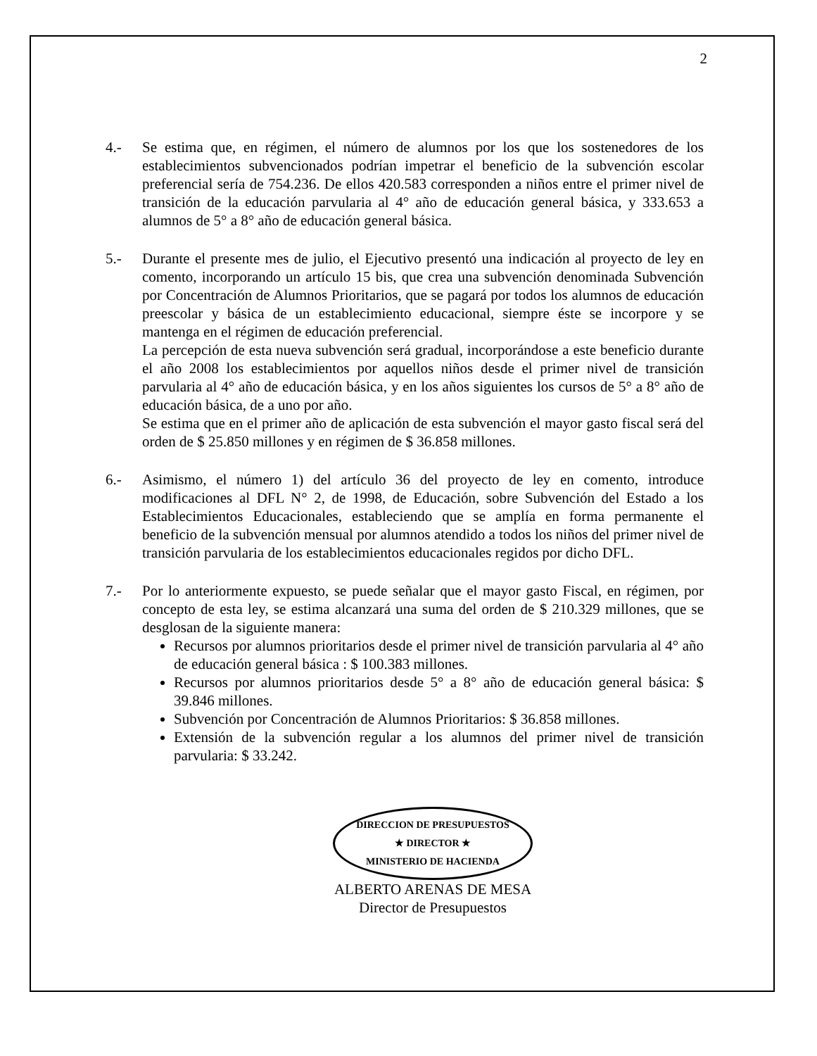2
4.- Se estima que, en régimen, el número de alumnos por los que los sostenedores de los establecimientos subvencionados podrían impetrar el beneficio de la subvención escolar preferencial sería de 754.236. De ellos 420.583 corresponden a niños entre el primer nivel de transición de la educación parvularia al 4° año de educación general básica, y 333.653 a alumnos de 5° a 8° año de educación general básica.
5.- Durante el presente mes de julio, el Ejecutivo presentó una indicación al proyecto de ley en comento, incorporando un artículo 15 bis, que crea una subvención denominada Subvención por Concentración de Alumnos Prioritarios, que se pagará por todos los alumnos de educación preescolar y básica de un establecimiento educacional, siempre éste se incorpore y se mantenga en el régimen de educación preferencial.
La percepción de esta nueva subvención será gradual, incorporándose a este beneficio durante el año 2008 los establecimientos por aquellos niños desde el primer nivel de transición parvularia al 4° año de educación básica, y en los años siguientes los cursos de 5° a 8° año de educación básica, de a uno por año.
Se estima que en el primer año de aplicación de esta subvención el mayor gasto fiscal será del orden de $ 25.850 millones y en régimen de $ 36.858 millones.
6.- Asimismo, el número 1) del artículo 36 del proyecto de ley en comento, introduce modificaciones al DFL N° 2, de 1998, de Educación, sobre Subvención del Estado a los Establecimientos Educacionales, estableciendo que se amplía en forma permanente el beneficio de la subvención mensual por alumnos atendido a todos los niños del primer nivel de transición parvularia de los establecimientos educacionales regidos por dicho DFL.
7.- Por lo anteriormente expuesto, se puede señalar que el mayor gasto Fiscal, en régimen, por concepto de esta ley, se estima alcanzará una suma del orden de $ 210.329 millones, que se desglosan de la siguiente manera:
Recursos por alumnos prioritarios desde el primer nivel de transición parvularia al 4° año de educación general básica : $ 100.383 millones.
Recursos por alumnos prioritarios desde 5° a 8° año de educación general básica: $ 39.846 millones.
Subvención por Concentración de Alumnos Prioritarios: $ 36.858 millones.
Extensión de la subvención regular a los alumnos del primer nivel de transición parvularia: $ 33.242.
DIRECCION DE PRESUPUESTOS
★ DIRECTOR ★
MINISTERIO DE HACIENDA
ALBERTO ARENAS DE MESA
Director de Presupuestos